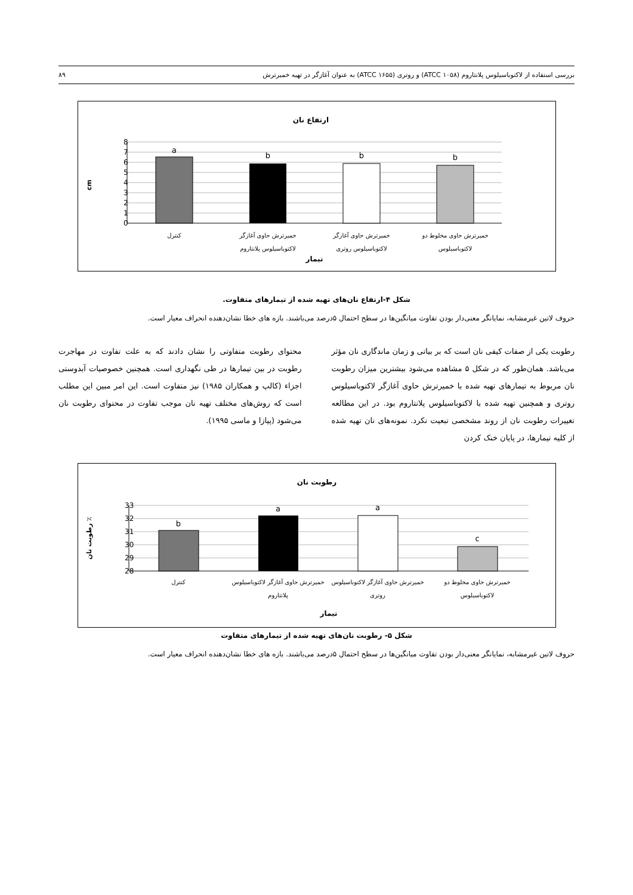بررسی استفاده از لاکتوباسیلوس پلانتاروم (ATCC ۱۰۵۸) و روتری (ATCC ۱۶۵۵) به عنوان آغازگر در تهیه خمیرترش ۸۹
ارتفاع نان
8
7
6
5
4
3
2
1
0
cm
a
b
b
b
کنترل
خمیرترش حاوی آغازگر
لاکتوباسیلوس پلانتاروم
خمیرترش حاوی آغازگر
لاکتوباسیلوس روتری
خمیرترش حاوی مخلوط دو
لاکتوباسیلوس
تیمار
شکل ۴-ارتفاع نان‌های تهیه شده از تیمارهای متفاوت.
حروف لاتین غیرمشابه، نمایانگر معنی‌دار بودن تفاوت میانگین‌ها در سطح احتمال ۵درصد می‌باشند. بازه های خطا نشان‌دهنده انحراف معیار است.
رطوبت یکی از صفات کیفی نان است که بر بیاتی و زمان ماندگاری نان مؤثر می‌باشد. همان‌طور که در شکل ۵ مشاهده می‌شود بیشترین میزان رطوبت نان مربوط به تیمارهای تهیه شده با خمیرترش حاوی آغازگر لاکتوباسیلوس روتری و همچنین تهیه شده با لاکتوباسیلوس پلانتاروم بود. در این مطالعه تغییرات رطوبت نان از روند مشخصی تبعیت نکرد. نمونه‌های نان تهیه شده از کلیه تیمارها، در پایان خنک کردن
محتوای رطوبت متفاوتی را نشان دادند که به علت تفاوت در مهاجرت رطوبت در بین تیمارها در طی نگهداری است. همچنین خصوصیات آبدوستی اجزاء (کالپ و همکاران ۱۹۸۵) نیز متفاوت است. این امر مبین این مطلب است که روش‌های مختلف تهیه نان موجب تفاوت در محتوای رطوبت نان می‌شود (پیازا و ماسی ۱۹۹۵).
رطوبت نان
33
32
31
30
29
28
٪ رطوبت نان
b
a
a
c
کنترل
خمیرترش حاوی آغازگر لاکتوباسیلوس
پلانتاروم
خمیرترش حاوی آغازگر لاکتوباسیلوس
روتری
خمیرترش حاوی مخلوط دو
لاکتوباسیلوس
تیمار
شکل ۵- رطوبت نان‌های تهیه شده از تیمارهای متفاوت
حروف لاتین غیرمشابه، نمایانگر معنی‌دار بودن تفاوت میانگین‌ها در سطح احتمال ۵درصد می‌باشند. بازه های خطا نشان‌دهنده انحراف معیار است.